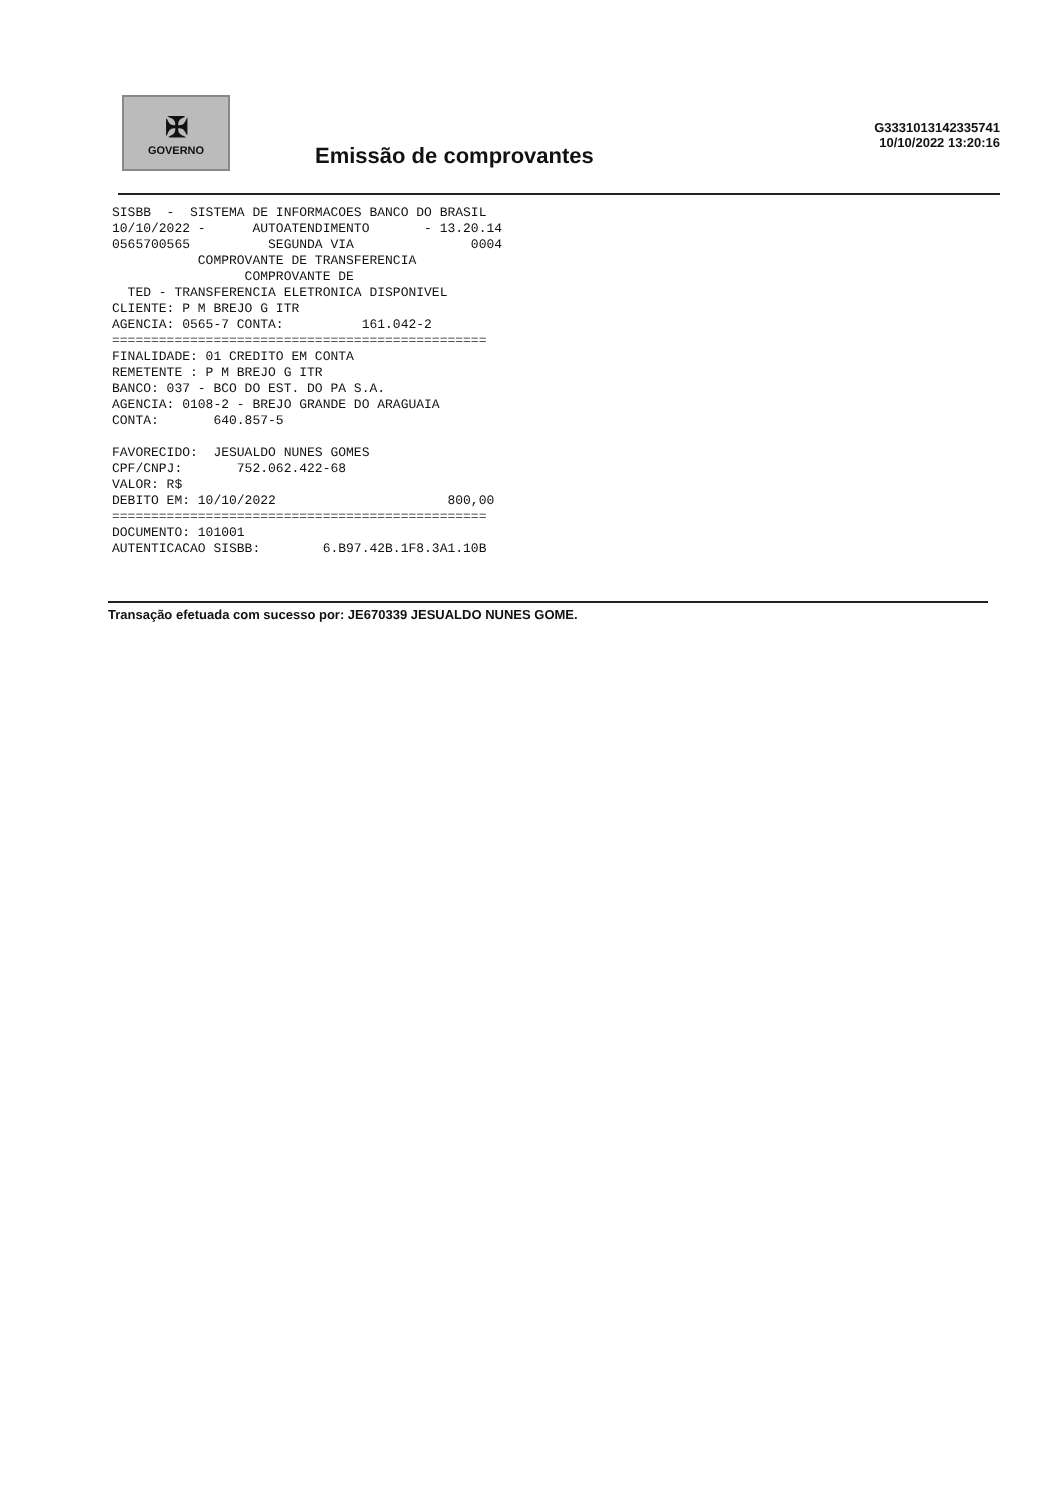✠
GOVERNO
Emissão de comprovantes
G3331013142335741
10/10/2022 13:20:16
SISBB  -  SISTEMA DE INFORMACOES BANCO DO BRASIL
10/10/2022 -      AUTOATENDIMENTO       - 13.20.14
0565700565          SEGUNDA VIA               0004
           COMPROVANTE DE TRANSFERENCIA
                 COMPROVANTE DE
  TED - TRANSFERENCIA ELETRONICA DISPONIVEL
CLIENTE: P M BREJO G ITR
AGENCIA: 0565-7 CONTA:          161.042-2
================================================
FINALIDADE: 01 CREDITO EM CONTA
REMETENTE : P M BREJO G ITR
BANCO: 037 - BCO DO EST. DO PA S.A.
AGENCIA: 0108-2 - BREJO GRANDE DO ARAGUAIA
CONTA:       640.857-5

FAVORECIDO:  JESUALDO NUNES GOMES
CPF/CNPJ:       752.062.422-68
VALOR: R$
DEBITO EM: 10/10/2022                      800,00
================================================
DOCUMENTO: 101001
AUTENTICACAO SISBB:        6.B97.42B.1F8.3A1.10B
Transação efetuada com sucesso por: JE670339 JESUALDO NUNES GOME.